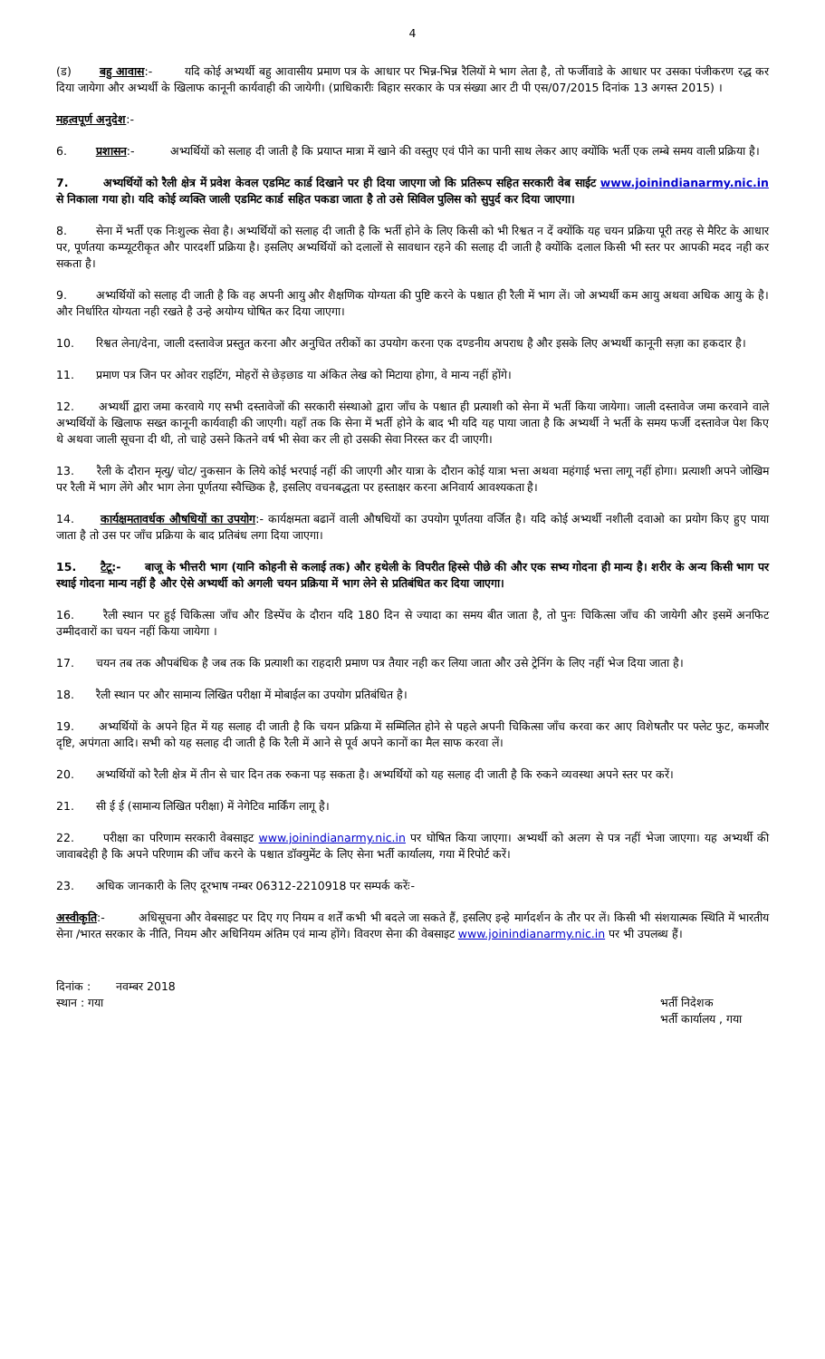4
(ड) बहु आवास:- यदि कोई अभ्यर्थी बहु आवासीय प्रमाण पत्र के आधार पर भिन्न-भिन्न रैलियों मे भाग लेता है, तो फर्जीवाडे के आधार पर उसका पंजीकरण रद्ध कर दिया जायेगा और अभ्यर्थी के खिलाफ कानूनी कार्यवाही की जायेगी। (प्राधिकारीः बिहार सरकार के पत्र संख्या आर टी पी एस/07/2015 दिनांक 13 अगस्त 2015) ।
महत्वपूर्ण अनुदेश:-
6. प्रशासन:- अभ्यर्थियों को सलाह दी जाती है कि प्रयाप्त मात्रा में खाने की वस्तुए एवं पीने का पानी साथ लेकर आए क्योंकि भर्ती एक लम्बे समय वाली प्रक्रिया है।
7. अभ्यर्थियों को रैली क्षेत्र में प्रवेश केवल एडमिट कार्ड दिखाने पर ही दिया जाएगा जो कि प्रतिरूप सहित सरकारी वेब साईट www.joinindianarmy.nic.in से निकाला गया हो। यदि कोई व्यक्ति जाली एडमिट कार्ड सहित पकडा जाता है तो उसे सिविल पुलिस को सुपुर्द कर दिया जाएगा।
8. सेना में भर्ती एक निःशुल्क सेवा है। अभ्यर्थियों को सलाह दी जाती है कि भर्ती होने के लिए किसी को भी रिश्वत न दें क्योंकि यह चयन प्रक्रिया पूरी तरह से मैरिट के आधार पर, पूर्णतया कम्प्यूटरीकृत और पारदर्शी प्रक्रिया है। इसलिए अभ्यर्थियों को दलालों से सावधान रहने की सलाह दी जाती है क्योंकि दलाल किसी भी स्तर पर आपकी मदद नही कर सकता है।
9. अभ्यर्थियों को सलाह दी जाती है कि वह अपनी आयु और शैक्षणिक योग्यता की पुष्टि करने के पश्चात ही रैली में भाग लें। जो अभ्यर्थी कम आयु अथवा अधिक आयु के है। और निर्धारित योग्यता नही रखते है उन्हे अयोग्य घोषित कर दिया जाएगा।
10. रिश्वत लेना/देना, जाली दस्तावेज प्रस्तुत करना और अनुचित तरीकों का उपयोग करना एक दण्डनीय अपराध है और इसके लिए अभ्यर्थी कानूनी सज़ा का हकदार है।
11. प्रमाण पत्र जिन पर ओवर राइटिंग, मोहरों से छेड़छाड या अंकित लेख को मिटाया होगा, वे मान्य नहीं होंगे।
12. अभ्यर्थी द्वारा जमा करवाये गए सभी दस्तावेजों की सरकारी संस्थाओ द्वारा जाँच के पश्चात ही प्रत्याशी को सेना में भर्ती किया जायेगा। जाली दस्तावेज जमा करवाने वाले अभ्यर्थियों के खिलाफ सख्त कानूनी कार्यवाही की जाएगी। यहाँ तक कि सेना में भर्ती होने के बाद भी यदि यह पाया जाता है कि अभ्यर्थी ने भर्ती के समय फर्जी दस्तावेज पेश किए थे अथवा जाली सूचना दी थी, तो चाहे उसने कितने वर्ष भी सेवा कर ली हो उसकी सेवा निरस्त कर दी जाएगी।
13. रैली के दौरान मृत्यु/ चोट/ नुकसान के लिये कोई भरपाई नहीं की जाएगी और यात्रा के दौरान कोई यात्रा भत्ता अथवा महंगाई भत्ता लागू नहीं होगा। प्रत्याशी अपने जोखिम पर रैली में भाग लेंगे और भाग लेना पूर्णतया स्वैच्छिक है, इसलिए वचनबद्धता पर हस्ताक्षर करना अनिवार्य आवश्यकता है।
14. कार्यक्षमतावर्धक औषधियों का उपयोग:- कार्यक्षमता बढानें वाली औषधियों का उपयोग पूर्णतया वर्जित है। यदि कोई अभ्यर्थी नशीली दवाओ का प्रयोग किए हुए पाया जाता है तो उस पर जाँच प्रक्रिया के बाद प्रतिबंध लगा दिया जाएगा।
15. टैटू:- बाजू के भीत्तरी भाग (यानि कोहनी से कलाई तक) और हथेली के विपरीत हिस्से पीछे की और एक सभ्य गोदना ही मान्य है। शरीर के अन्य किसी भाग पर स्थाई गोदना मान्य नहीं है और ऐसे अभ्यर्थी को अगली चयन प्रक्रिया में भाग लेने से प्रतिबंधित कर दिया जाएगा।
16. रैली स्थान पर हुई चिकित्सा जाँच और डिस्पेंच के दौरान यदि 180 दिन से ज्यादा का समय बीत जाता है, तो पुनः चिकित्सा जाँच की जायेगी और इसमें अनफिट उम्मीदवारों का चयन नहीं किया जायेगा ।
17. चयन तब तक औपबंधिक है जब तक कि प्रत्याशी का राहदारी प्रमाण पत्र तैयार नही कर लिया जाता और उसे ट्रेनिंग के लिए नहीं भेज दिया जाता है।
18. रैली स्थान पर और सामान्य लिखित परीक्षा में मोबाईल का उपयोग प्रतिबंधित है।
19. अभ्यर्थियों के अपने हित में यह सलाह दी जाती है कि चयन प्रक्रिया में सम्मिलित होने से पहले अपनी चिकित्सा जाँच करवा कर आए विशेषतौर पर फ्लेट फुट, कमजौर दृष्टि, अपंगता आदि। सभी को यह सलाह दी जाती है कि रैली में आने से पूर्व अपने कानों का मैल साफ करवा लें।
20. अभ्यर्थियों को रैली क्षेत्र में तीन से चार दिन तक रुकना पड़ सकता है। अभ्यर्थियों को यह सलाह दी जाती है कि रुकने व्यवस्था अपने स्तर पर करें।
21. सी ई ई (सामान्य लिखित परीक्षा) में नेगेटिव मार्किंग लागू है।
22. परीक्षा का परिणाम सरकारी वेबसाइट www.joinindianarmy.nic.in पर घोषित किया जाएगा। अभ्यर्थी को अलग से पत्र नहीं भेजा जाएगा। यह अभ्यर्थी की जावाबदेही है कि अपने परिणाम की जाँच करने के पश्चात डॉक्युमेंट के लिए सेना भर्ती कार्यालय, गया में रिपोर्ट करें।
23. अधिक जानकारी के लिए दूरभाष नम्बर 06312-2210918 पर सम्पर्क करेंः-
अस्वीकृति:- अधिसूचना और वेबसाइट पर दिए गए नियम व शर्तें कभी भी बदले जा सकते हैं, इसलिए इन्हे मार्गदर्शन के तौर पर लें। किसी भी संशयात्मक स्थिति में भारतीय सेना /भारत सरकार के नीति, नियम और अधिनियम अंतिम एवं मान्य होंगे। विवरण सेना की वेबसाइट www.joinindianarmy.nic.in पर भी उपलब्ध हैं।
दिनांक : नवम्बर 2018
स्थान : गया
भर्ती निदेशक
भर्ती कार्यालय , गया